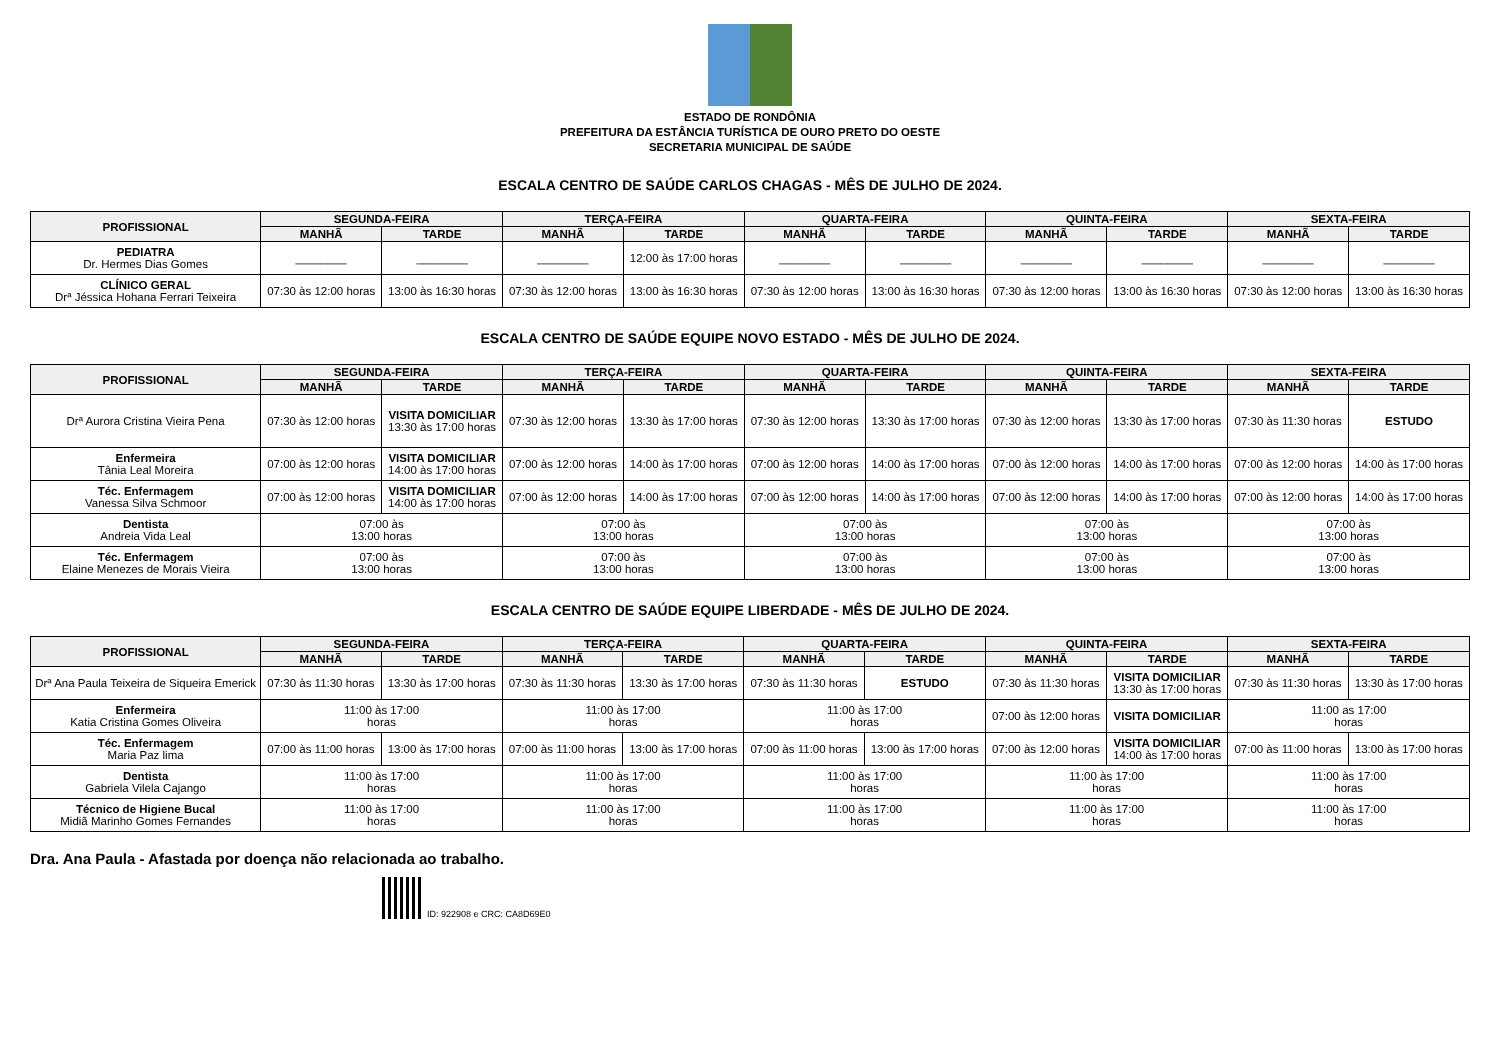ESTADO DE RONDÔNIA
PREFEITURA DA ESTÂNCIA TURÍSTICA DE OURO PRETO DO OESTE
SECRETARIA MUNICIPAL DE SAÚDE
ESCALA CENTRO DE SAÚDE CARLOS CHAGAS - MÊS DE JULHO DE 2024.
| PROFISSIONAL | SEGUNDA-FEIRA | | TERÇA-FEIRA | | QUARTA-FEIRA | | QUINTA-FEIRA | | SEXTA-FEIRA | |
| --- | --- | --- | --- | --- | --- | --- | --- | --- | --- | --- |
| | MANHÃ | TARDE | MANHÃ | TARDE | MANHÃ | TARDE | MANHÃ | TARDE | MANHÃ | TARDE |
| PEDIATRA Dr. Hermes Dias Gomes | ________ | ________ | ________ | 12:00 às 17:00 horas | ________ | ________ | ________ | ________ | ________ | ________ |
| CLÍNICO GERAL Drª Jéssica Hohana Ferrari Teixeira | 07:30 às 12:00 horas | 13:00 às 16:30 horas | 07:30 às 12:00 horas | 13:00 às 16:30 horas | 07:30 às 12:00 horas | 13:00 às 16:30 horas | 07:30 às 12:00 horas | 13:00 às 16:30 horas | 07:30 às 12:00 horas | 13:00 às 16:30 horas |
ESCALA CENTRO DE SAÚDE EQUIPE NOVO ESTADO - MÊS DE JULHO DE 2024.
| PROFISSIONAL | SEGUNDA-FEIRA | | TERÇA-FEIRA | | QUARTA-FEIRA | | QUINTA-FEIRA | | SEXTA-FEIRA | |
| --- | --- | --- | --- | --- | --- | --- | --- | --- | --- | --- |
| | MANHÃ | TARDE | MANHÃ | TARDE | MANHÃ | TARDE | MANHÃ | TARDE | MANHÃ | TARDE |
| Drª Aurora Cristina Vieira Pena | 07:30 às 12:00 horas | VISITA DOMICILIAR 13:30 às 17:00 horas | 07:30 às 12:00 horas | 13:30 às 17:00 horas | 07:30 às 12:00 horas | 13:30 às 17:00 horas | 07:30 às 12:00 horas | 13:30 às 17:00 horas | 07:30 às 11:30 horas | ESTUDO |
| Enfermeira Tânia Leal Moreira | 07:00 às 12:00 horas | VISITA DOMICILIAR 14:00 às 17:00 horas | 07:00 às 12:00 horas | 14:00 às 17:00 horas | 07:00 às 12:00 horas | 14:00 às 17:00 horas | 07:00 às 12:00 horas | 14:00 às 17:00 horas | 07:00 às 12:00 horas | 14:00 às 17:00 horas |
| Téc. Enfermagem Vanessa Silva Schmoor | 07:00 às 12:00 horas | VISITA DOMICILIAR 14:00 às 17:00 horas | 07:00 às 12:00 horas | 14:00 às 17:00 horas | 07:00 às 12:00 horas | 14:00 às 17:00 horas | 07:00 às 12:00 horas | 14:00 às 17:00 horas | 07:00 às 12:00 horas | 14:00 às 17:00 horas |
| Dentista Andreia Vida Leal | 07:00 às 13:00 horas | | 07:00 às 13:00 horas | | 07:00 às 13:00 horas | | 07:00 às 13:00 horas | | 07:00 às 13:00 horas | |
| Téc. Enfermagem Elaine Menezes de Morais Vieira | 07:00 às 13:00 horas | | 07:00 às 13:00 horas | | 07:00 às 13:00 horas | | 07:00 às 13:00 horas | | 07:00 às 13:00 horas | |
ESCALA CENTRO DE SAÚDE EQUIPE LIBERDADE - MÊS DE JULHO DE 2024.
| PROFISSIONAL | SEGUNDA-FEIRA | | TERÇA-FEIRA | | QUARTA-FEIRA | | QUINTA-FEIRA | | SEXTA-FEIRA | |
| --- | --- | --- | --- | --- | --- | --- | --- | --- | --- | --- |
| | MANHÃ | TARDE | MANHÃ | TARDE | MANHÃ | TARDE | MANHÃ | TARDE | MANHÃ | TARDE |
| Drª Ana Paula Teixeira de Siqueira Emerick | 07:30 às 11:30 horas | 13:30 às 17:00 horas | 07:30 às 11:30 horas | 13:30 às 17:00 horas | 07:30 às 11:30 horas | ESTUDO | 07:30 às 11:30 horas | VISITA DOMICILIAR 13:30 às 17:00 horas | 07:30 às 11:30 horas | 13:30 às 17:00 horas |
| Enfermeira Katia Cristina Gomes Oliveira | 11:00 às 17:00 horas | | 11:00 às 17:00 horas | | 11:00 às 17:00 horas | | 07:00 às 12:00 horas | VISITA DOMICILIAR | 11:00 as 17:00 horas | |
| Téc. Enfermagem Maria Paz lima | 07:00 às 11:00 horas | 13:00 às 17:00 horas | 07:00 às 11:00 horas | 13:00 às 17:00 horas | 07:00 às 11:00 horas | 13:00 às 17:00 horas | 07:00 às 12:00 horas | VISITA DOMICILIAR 14:00 às 17:00 horas | 07:00 às 11:00 horas | 13:00 às 17:00 horas |
| Dentista Gabriela Vilela Cajango | 11:00 às 17:00 horas | | 11:00 às 17:00 horas | | 11:00 às 17:00 horas | | 11:00 às 17:00 horas | | 11:00 às 17:00 horas | |
| Técnico de Higiene Bucal Midiã Marinho Gomes Fernandes | 11:00 às 17:00 horas | | 11:00 às 17:00 horas | | 11:00 às 17:00 horas | | 11:00 às 17:00 horas | | 11:00 às 17:00 horas | |
Dra. Ana Paula - Afastada por doença não relacionada ao trabalho.
ID: 922908 e CRC: CA8D69E0